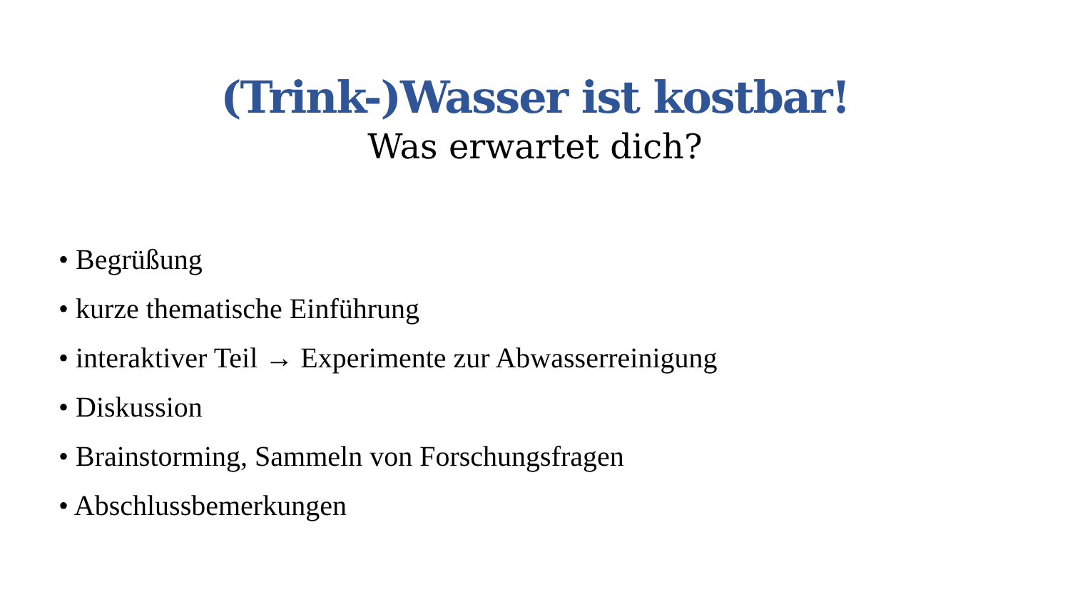(Trink-)Wasser ist kostbar!
Was erwartet dich?
• Begrüßung
• kurze thematische Einführung
• interaktiver Teil → Experimente zur Abwasserreinigung
• Diskussion
• Brainstorming, Sammeln von Forschungsfragen
• Abschlussbemerkungen